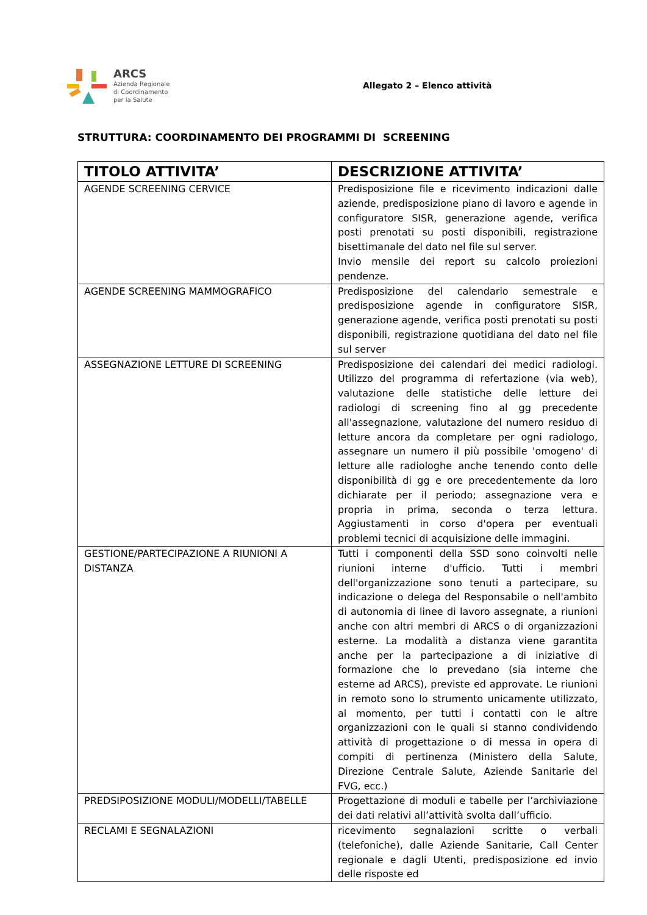ARCS
Azienda Regionale
di Coordinamento
per la Salute
Allegato 2 – Elenco attività
STRUTTURA: COORDINAMENTO DEI PROGRAMMI DI SCREENING
| TITOLO ATTIVITA’ | DESCRIZIONE ATTIVITA’ |
| --- | --- |
| AGENDE SCREENING CERVICE | Predisposizione file e ricevimento indicazioni dalle aziende, predisposizione piano di lavoro e agende in configuratore SISR, generazione agende, verifica posti prenotati su posti disponibili, registrazione bisettimanale del dato nel file sul server. Invio mensile dei report su calcolo proiezioni pendenze. |
| AGENDE SCREENING MAMMOGRAFICO | Predisposizione del calendario semestrale e predisposizione agende in configuratore SISR, generazione agende, verifica posti prenotati su posti disponibili, registrazione quotidiana del dato nel file sul server |
| ASSEGNAZIONE LETTURE DI SCREENING | Predisposizione dei calendari dei medici radiologi. Utilizzo del programma di refertazione (via web), valutazione delle statistiche delle letture dei radiologi di screening fino al gg precedente all'assegnazione, valutazione del numero residuo di letture ancora da completare per ogni radiologo, assegnare un numero il più possibile 'omogeno' di letture alle radiologhe anche tenendo conto delle disponibilità di gg e ore precedentemente da loro dichiarate per il periodo; assegnazione vera e propria in prima, seconda o terza lettura. Aggiustamenti in corso d'opera per eventuali problemi tecnici di acquisizione delle immagini. |
| GESTIONE/PARTECIPAZIONE A RIUNIONI A DISTANZA | Tutti i componenti della SSD sono coinvolti nelle riunioni interne d'ufficio. Tutti i membri dell'organizzazione sono tenuti a partecipare, su indicazione o delega del Responsabile o nell'ambito di autonomia di linee di lavoro assegnate, a riunioni anche con altri membri di ARCS o di organizzazioni esterne. La modalità a distanza viene garantita anche per la partecipazione a di iniziative di formazione che lo prevedano (sia interne che esterne ad ARCS), previste ed approvate. Le riunioni in remoto sono lo strumento unicamente utilizzato, al momento, per tutti i contatti con le altre organizzazioni con le quali si stanno condividendo attività di progettazione o di messa in opera di compiti di pertinenza (Ministero della Salute, Direzione Centrale Salute, Aziende Sanitarie del FVG, ecc.) |
| PREDSIPOSIZIONE MODULI/MODELLI/TABELLE | Progettazione di moduli e tabelle per l’archiviazione dei dati relativi all’attività svolta dall’ufficio. |
| RECLAMI E SEGNALAZIONI | ricevimento segnalazioni scritte o verbali (telefoniche), dalle Aziende Sanitarie, Call Center regionale e dagli Utenti, predisposizione ed invio delle risposte ed |